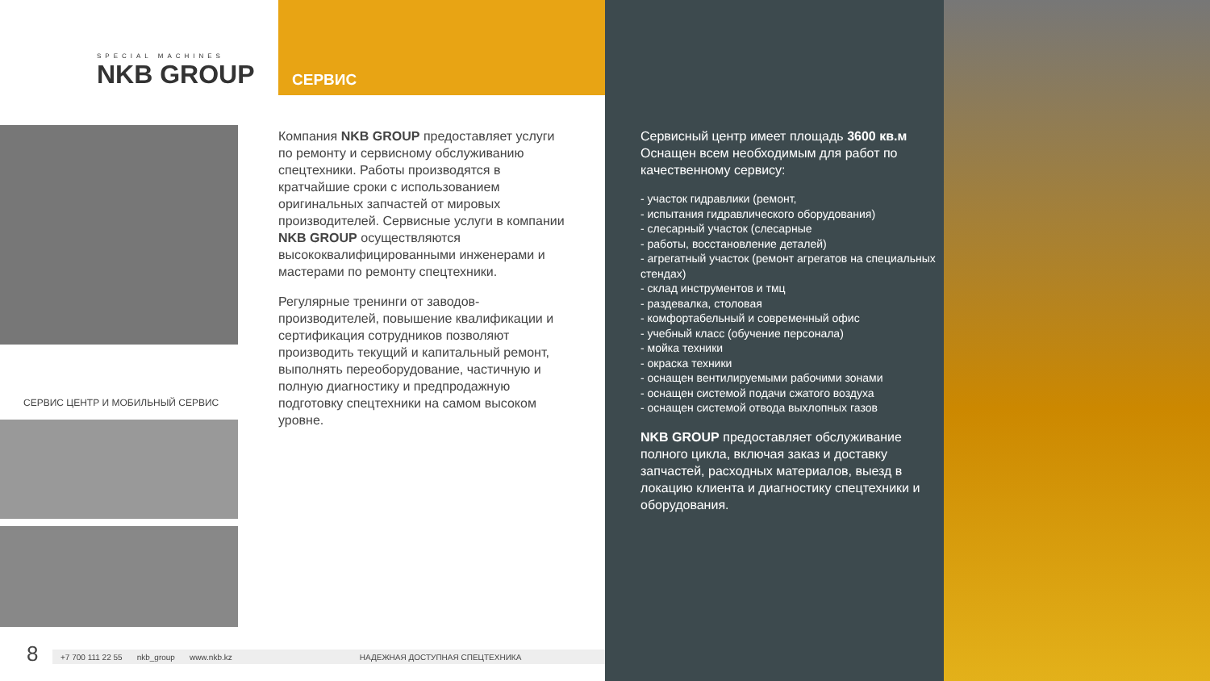SPECIAL MACHINES
NKB GROUP
СЕРВИС
СЕРВИС ЦЕНТР И МОБИЛЬНЫЙ СЕРВИС
Компания NKB GROUP предоставляет услуги по ремонту и сервисному обслуживанию спецтехники. Работы производятся в кратчайшие сроки с использованием оригинальных запчастей от мировых производителей. Сервисные услуги в компании NKB GROUP осуществляются высококвалифицированными инженерами и мастерами по ремонту спецтехники.
Регулярные тренинги от заводов-производителей, повышение квалификации и сертификация сотрудников позволяют производить текущий и капитальный ремонт, выполнять переоборудование, частичную и полную диагностику и предпродажную подготовку спецтехники на самом высоком уровне.
8 +7 700 111 22 55 nkb_group www.nkb.kz НАДЕЖНАЯ ДОСТУПНАЯ СПЕЦТЕХНИКА
Сервисный центр имеет площадь 3600 кв.м Оснащен всем необходимым для работ по качественному сервису:
- участок гидравлики (ремонт,
- испытания гидравлического оборудования)
- слесарный участок (слесарные
- работы, восстановление деталей)
- агрегатный участок (ремонт агрегатов на специальных стендах)
- склад инструментов и тмц
- раздевалка, столовая
- комфортабельный и современный офис
- учебный класс (обучение персонала)
- мойка техники
- окраска техники
- оснащен вентилируемыми рабочими зонами
- оснащен системой подачи сжатого воздуха
- оснащен системой отвода выхлопных газов
NKB GROUP предоставляет обслуживание полного цикла, включая заказ и доставку запчастей, расходных материалов, выезд в локацию клиента и диагностику спецтехники и оборудования.